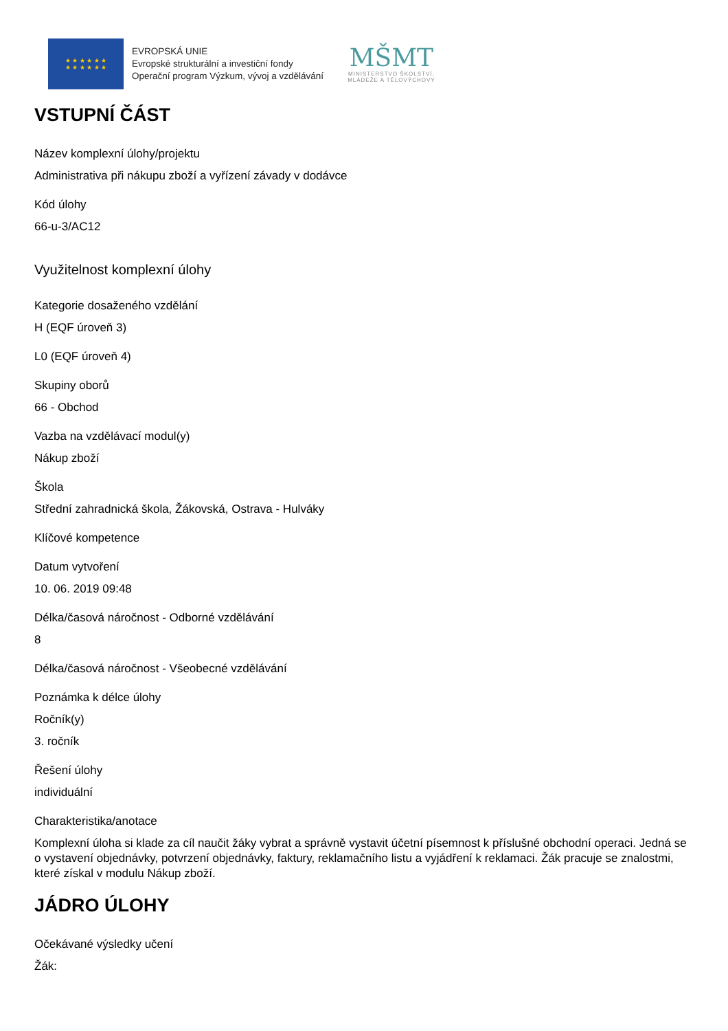★ ★ ★ ★ ★ ★
★ ★ ★ ★ ★ ★
EVROPSKÁ UNIE
Evropské strukturální a investiční fondy
Operační program Výzkum, vývoj a vzdělávání
MŠMT
MINISTERSTVO ŠKOLSTVÍ,
MLÁDEŽE A TĚLOVÝCHOVY
VSTUPNÍ ČÁST
Název komplexní úlohy/projektu
Administrativa při nákupu zboží a vyřízení závady v dodávce
Kód úlohy
66-u-3/AC12
Využitelnost komplexní úlohy
Kategorie dosaženého vzdělání
H (EQF úroveň 3)
L0 (EQF úroveň 4)
Skupiny oborů
66 - Obchod
Vazba na vzdělávací modul(y)
Nákup zboží
Škola
Střední zahradnická škola, Žákovská, Ostrava - Hulváky
Klíčové kompetence
Datum vytvoření
10. 06. 2019 09:48
Délka/časová náročnost - Odborné vzdělávání
8
Délka/časová náročnost - Všeobecné vzdělávání
Poznámka k délce úlohy
Ročník(y)
3. ročník
Řešení úlohy
individuální
Charakteristika/anotace
Komplexní úloha si klade za cíl naučit žáky vybrat a správně vystavit účetní písemnost k příslušné obchodní operaci. Jedná se o vystavení objednávky, potvrzení objednávky, faktury, reklamačního listu a vyjádření k reklamaci. Žák pracuje se znalostmi, které získal v modulu Nákup zboží.
JÁDRO ÚLOHY
Očekávané výsledky učení
Žák: